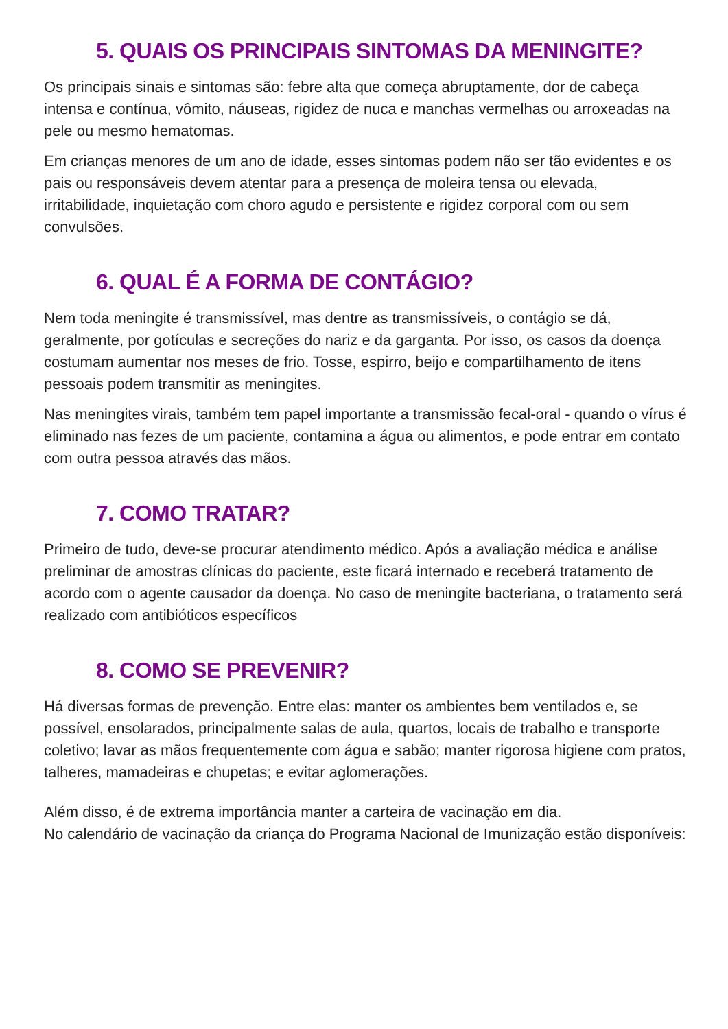5. QUAIS OS PRINCIPAIS SINTOMAS DA MENINGITE?
Os principais sinais e sintomas são: febre alta que começa abruptamente, dor de cabeça intensa e contínua, vômito, náuseas, rigidez de nuca e manchas vermelhas ou arroxeadas na pele ou mesmo hematomas.
Em crianças menores de um ano de idade, esses sintomas podem não ser tão evidentes e os pais ou responsáveis devem atentar para a presença de moleira tensa ou elevada, irritabilidade, inquietação com choro agudo e persistente e rigidez corporal com ou sem convulsões.
6. QUAL É A FORMA DE CONTÁGIO?
Nem toda meningite é transmissível, mas dentre as transmissíveis, o contágio se dá, geralmente, por gotículas e secreções do nariz e da garganta. Por isso, os casos da doença costumam aumentar nos meses de frio. Tosse, espirro, beijo e compartilhamento de itens pessoais podem transmitir as meningites.
Nas meningites virais, também tem papel importante a transmissão fecal-oral - quando o vírus é eliminado nas fezes de um paciente, contamina a água ou alimentos, e pode entrar em contato com outra pessoa através das mãos.
7. COMO TRATAR?
Primeiro de tudo, deve-se procurar atendimento médico. Após a avaliação médica e análise preliminar de amostras clínicas do paciente, este ficará internado e receberá tratamento de acordo com o agente causador da doença. No caso de meningite bacteriana, o tratamento será realizado com antibióticos específicos
8. COMO SE PREVENIR?
Há diversas formas de prevenção. Entre elas: manter os ambientes bem ventilados e, se possível, ensolarados, principalmente salas de aula, quartos, locais de trabalho e transporte coletivo; lavar as mãos frequentemente com água e sabão; manter rigorosa higiene com pratos, talheres, mamadeiras e chupetas; e evitar aglomerações.
Além disso, é de extrema importância manter a carteira de vacinação em dia.
No calendário de vacinação da criança do Programa Nacional de Imunização estão disponíveis: